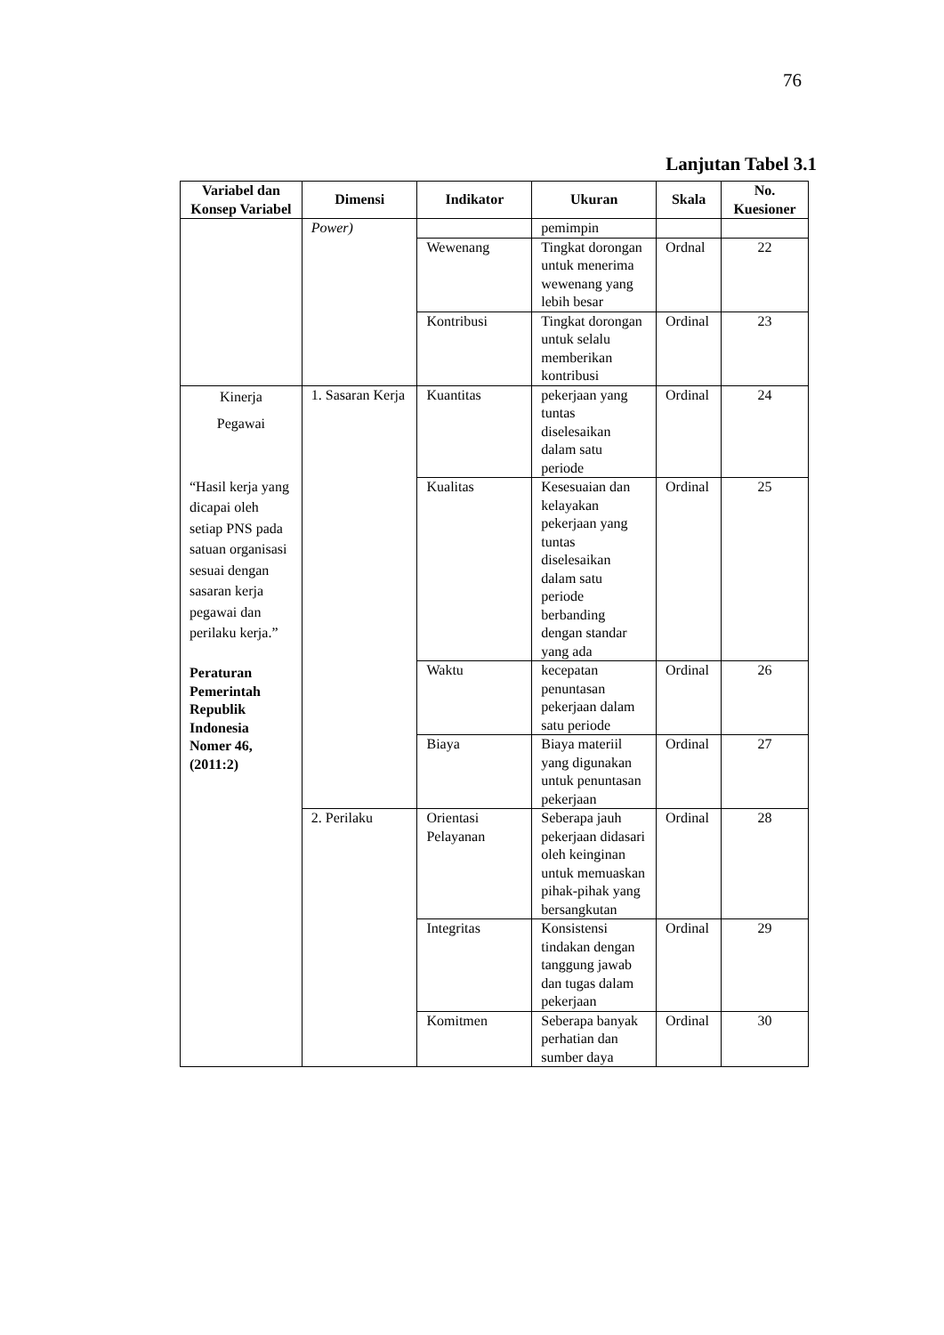76
Lanjutan Tabel 3.1
| Variabel dan Konsep Variabel | Dimensi | Indikator | Ukuran | Skala | No. Kuesioner |
| --- | --- | --- | --- | --- | --- |
| | Power) | | pemimpin | | |
| | | Wewenang | Tingkat dorongan untuk menerima wewenang yang lebih besar | Ordnal | 22 |
| | | Kontribusi | Tingkat dorongan untuk selalu memberikan kontribusi | Ordinal | 23 |
| Kinerja Pegawai “Hasil kerja yang dicapai oleh setiap PNS pada satuan organisasi sesuai dengan sasaran kerja pegawai dan perilaku kerja.” Peraturan Pemerintah Republik Indonesia Nomer 46, (2011:2) | 1. Sasaran Kerja | Kuantitas | pekerjaan yang tuntas diselesaikan dalam satu periode | Ordinal | 24 |
| | | Kualitas | Kesesuaian dan kelayakan pekerjaan yang tuntas diselesaikan dalam satu periode berbanding dengan standar yang ada | Ordinal | 25 |
| | | Waktu | kecepatan penuntasan pekerjaan dalam satu periode | Ordinal | 26 |
| | | Biaya | Biaya materiil yang digunakan untuk penuntasan pekerjaan | Ordinal | 27 |
| | 2. Perilaku | Orientasi Pelayanan | Seberapa jauh pekerjaan didasari oleh keinginan untuk memuaskan pihak-pihak yang bersangkutan | Ordinal | 28 |
| | | Integritas | Konsistensi tindakan dengan tanggung jawab dan tugas dalam pekerjaan | Ordinal | 29 |
| | | Komitmen | Seberapa banyak perhatian dan sumber daya | Ordinal | 30 |